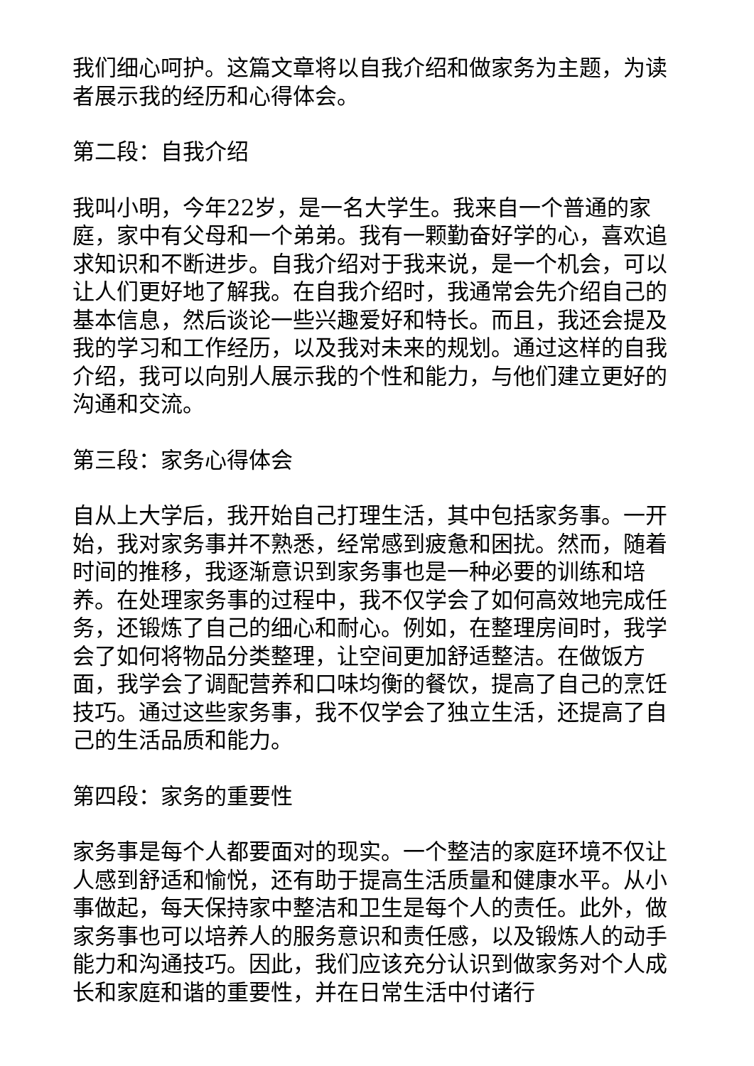我们细心呵护。这篇文章将以自我介绍和做家务为主题，为读者展示我的经历和心得体会。
第二段：自我介绍
我叫小明，今年22岁，是一名大学生。我来自一个普通的家庭，家中有父母和一个弟弟。我有一颗勤奋好学的心，喜欢追求知识和不断进步。自我介绍对于我来说，是一个机会，可以让人们更好地了解我。在自我介绍时，我通常会先介绍自己的基本信息，然后谈论一些兴趣爱好和特长。而且，我还会提及我的学习和工作经历，以及我对未来的规划。通过这样的自我介绍，我可以向别人展示我的个性和能力，与他们建立更好的沟通和交流。
第三段：家务心得体会
自从上大学后，我开始自己打理生活，其中包括家务事。一开始，我对家务事并不熟悉，经常感到疲惫和困扰。然而，随着时间的推移，我逐渐意识到家务事也是一种必要的训练和培养。在处理家务事的过程中，我不仅学会了如何高效地完成任务，还锻炼了自己的细心和耐心。例如，在整理房间时，我学会了如何将物品分类整理，让空间更加舒适整洁。在做饭方面，我学会了调配营养和口味均衡的餐饮，提高了自己的烹饪技巧。通过这些家务事，我不仅学会了独立生活，还提高了自己的生活品质和能力。
第四段：家务的重要性
家务事是每个人都要面对的现实。一个整洁的家庭环境不仅让人感到舒适和愉悦，还有助于提高生活质量和健康水平。从小事做起，每天保持家中整洁和卫生是每个人的责任。此外，做家务事也可以培养人的服务意识和责任感，以及锻炼人的动手能力和沟通技巧。因此，我们应该充分认识到做家务对个人成长和家庭和谐的重要性，并在日常生活中付诸行